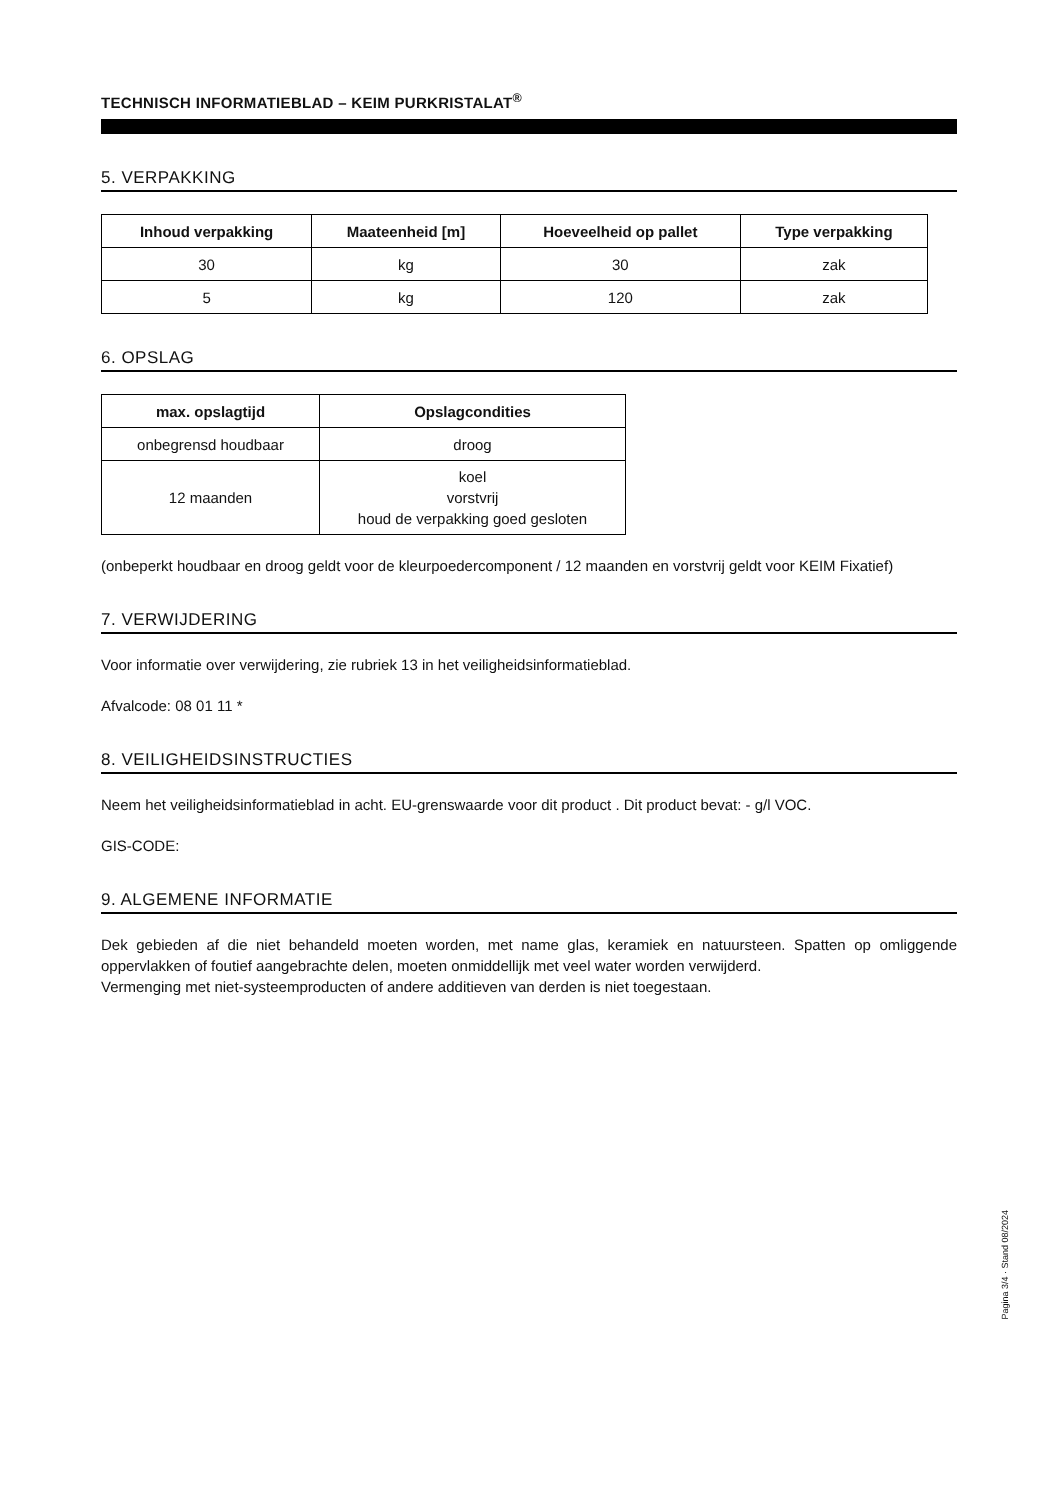TECHNISCH INFORMATIEBLAD – KEIM PURKRISTALAT<sup>®</sup>
5. VERPAKKING
| Inhoud verpakking | Maateenheid [m] | Hoeveelheid op pallet | Type verpakking |
| --- | --- | --- | --- |
| 30 | kg | 30 | zak |
| 5 | kg | 120 | zak |
6. OPSLAG
| max. opslagtijd | Opslagcondities |
| --- | --- |
| onbegrensd houdbaar | droog |
| 12 maanden | koel vorstvrij houd de verpakking goed gesloten |
(onbeperkt houdbaar en droog geldt voor de kleurpoedercomponent / 12 maanden en vorstvrij geldt voor KEIM Fixatief)
7. VERWIJDERING
Voor informatie over verwijdering, zie rubriek 13 in het veiligheidsinformatieblad.
Afvalcode: 08 01 11 *
8. VEILIGHEIDSINSTRUCTIES
Neem het veiligheidsinformatieblad in acht. EU-grenswaarde voor dit product . Dit product bevat: - g/l VOC.
GIS-CODE:
9. ALGEMENE INFORMATIE
Dek gebieden af die niet behandeld moeten worden, met name glas, keramiek en natuursteen. Spatten op omliggende oppervlakken of foutief aangebrachte delen, moeten onmiddellijk met veel water worden verwijderd.
Vermenging met niet-systeemproducten of andere additieven van derden is niet toegestaan.
Pagina 3/4 · Stand 08/2024